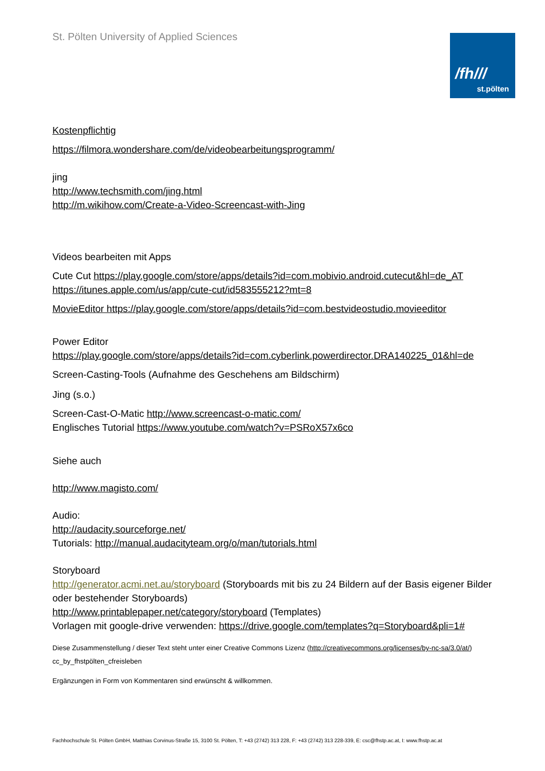St. Pölten University of Applied Sciences
/fh///
st.pölten
Kostenpflichtig
https://filmora.wondershare.com/de/videobearbeitungsprogramm/
jing
http://www.techsmith.com/jing.html
http://m.wikihow.com/Create-a-Video-Screencast-with-Jing
Videos bearbeiten mit Apps
Cute Cut https://play.google.com/store/apps/details?id=com.mobivio.android.cutecut&hl=de_AT
https://itunes.apple.com/us/app/cute-cut/id583555212?mt=8
MovieEditor https://play.google.com/store/apps/details?id=com.bestvideostudio.movieeditor
Power Editor
https://play.google.com/store/apps/details?id=com.cyberlink.powerdirector.DRA140225_01&hl=de
Screen-Casting-Tools (Aufnahme des Geschehens am Bildschirm)
Jing (s.o.)
Screen-Cast-O-Matic http://www.screencast-o-matic.com/
Englisches Tutorial https://www.youtube.com/watch?v=PSRoX57x6co
Siehe auch
http://www.magisto.com/
Audio:
http://audacity.sourceforge.net/
Tutorials: http://manual.audacityteam.org/o/man/tutorials.html
Storyboard
http://generator.acmi.net.au/storyboard (Storyboards mit bis zu 24 Bildern auf der Basis eigener Bilder oder bestehender Storyboards)
http://www.printablepaper.net/category/storyboard (Templates)
Vorlagen mit google-drive verwenden: https://drive.google.com/templates?q=Storyboard&pli=1#
Diese Zusammenstellung / dieser Text steht unter einer Creative Commons Lizenz (http://creativecommons.org/licenses/by-nc-sa/3.0/at/)
cc_by_fhstpölten_cfreisleben
Ergänzungen in Form von Kommentaren sind erwünscht & willkommen.
Fachhochschule St. Pölten GmbH, Matthias Corvinus-Straße 15, 3100 St. Pölten, T: +43 (2742) 313 228, F: +43 (2742) 313 228-339, E: csc@fhstp.ac.at, I: www.fhstp.ac.at